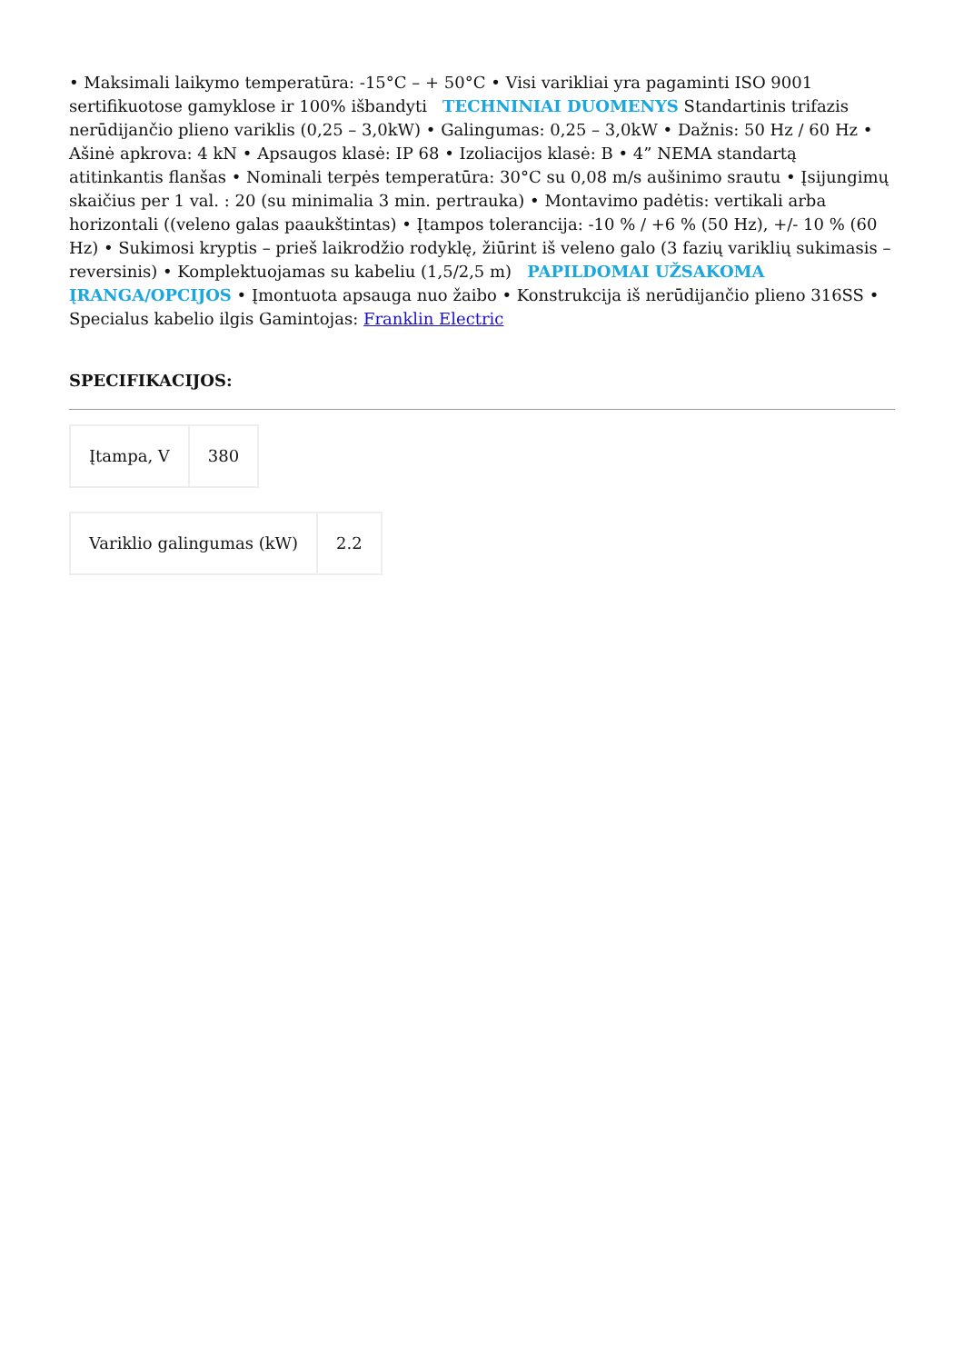• Maksimali laikymo temperatūra: -15°C – + 50°C • Visi varikliai yra pagaminti ISO 9001 sertifikuotose gamyklose ir 100% išbandyti TECHNINIAI DUOMENYS Standartinis trifazis nerūdijančio plieno variklis (0,25 – 3,0kW) • Galingumas: 0,25 – 3,0kW • Dažnis: 50 Hz / 60 Hz • Ašinė apkrova: 4 kN • Apsaugos klasė: IP 68 • Izoliacijos klasė: B • 4” NEMA standartą atitinkantis flanšas • Nominali terpės temperatūra: 30°C su 0,08 m/s aušinimo srautu • Įsijungimų skaičius per 1 val. : 20 (su minimalia 3 min. pertrauka) • Montavimo padėtis: vertikali arba horizontali ((veleno galas paaukštintas) • Įtampos tolerancija: -10 % / +6 % (50 Hz), +/- 10 % (60 Hz) • Sukimosi kryptis – prieš laikrodžio rodyklę, žiūrint iš veleno galo (3 fazių variklių sukimasis – reversinis) • Komplektuojamas su kabeliu (1,5/2,5 m) PAPILDOMAI UŽSAKOMA ĮRANGA/OPCIJOS • Įmontuota apsauga nuo žaibo • Konstrukcija iš nerūdijančio plieno 316SS • Specialus kabelio ilgis Gamintojas: Franklin Electric
SPECIFIKACIJOS:
| Įtampa, V | 380 |
| Variklio galingumas (kW) | 2.2 |